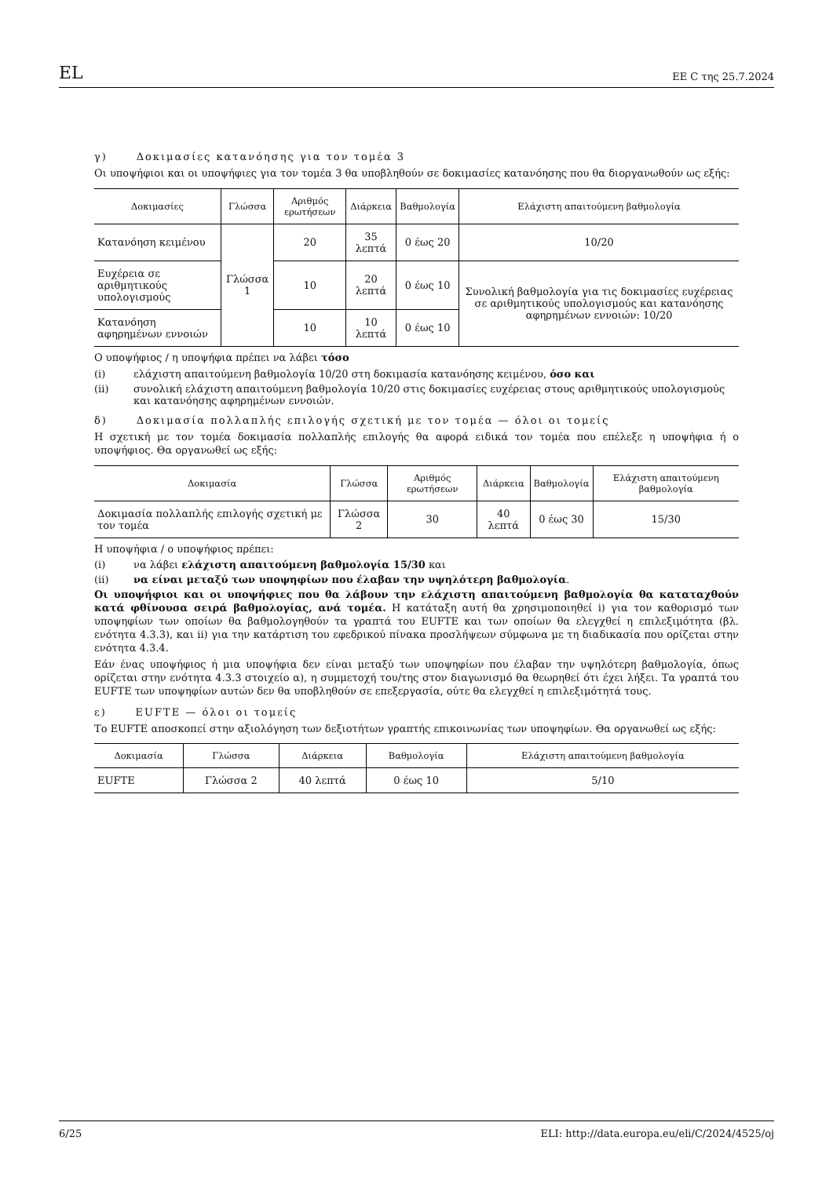EL EE C της 25.7.2024
γ) Δοκιμασίες κατανόησης για τον τομέα 3
Οι υποψήφιοι και οι υποψήφιες για τον τομέα 3 θα υποβληθούν σε δοκιμασίες κατανόησης που θα διοργανωθούν ως εξής:
| Δοκιμασίες | Γλώσσα | Αριθμός ερωτήσεων | Διάρκεια | Βαθμολογία | Ελάχιστη απαιτούμενη βαθμολογία |
| --- | --- | --- | --- | --- | --- |
| Κατανόηση κειμένου | Γλώσσα 1 | 20 | 35 λεπτά | 0 έως 20 | 10/20 |
| Ευχέρεια σε αριθμητικούς υπολογισμούς | | 10 | 20 λεπτά | 0 έως 10 | Συνολική βαθμολογία για τις δοκιμασίες ευχέρειας σε αριθμητικούς υπολογισμούς και κατανόησης αφηρημένων εννοιών: 10/20 |
| Κατανόηση αφηρημένων εννοιών | | 10 | 10 λεπτά | 0 έως 10 | |
Ο υποψήφιος / η υποψήφια πρέπει να λάβει τόσο
(i) ελάχιστη απαιτούμενη βαθμολογία 10/20 στη δοκιμασία κατανόησης κειμένου, όσο και
(ii) συνολική ελάχιστη απαιτούμενη βαθμολογία 10/20 στις δοκιμασίες ευχέρειας στους αριθμητικούς υπολογισμούς και κατανόησης αφηρημένων εννοιών.
δ) Δοκιμασία πολλαπλής επιλογής σχετική με τον τομέα — όλοι οι τομείς
Η σχετική με τον τομέα δοκιμασία πολλαπλής επιλογής θα αφορά ειδικά τον τομέα που επέλεξε η υποψήφια ή ο υποψήφιος. Θα οργανωθεί ως εξής:
| Δοκιμασία | Γλώσσα | Αριθμός ερωτήσεων | Διάρκεια | Βαθμολογία | Ελάχιστη απαιτούμενη βαθμολογία |
| --- | --- | --- | --- | --- | --- |
| Δοκιμασία πολλαπλής επιλογής σχετική με τον τομέα | Γλώσσα 2 | 30 | 40 λεπτά | 0 έως 30 | 15/30 |
Η υποψήφια / ο υποψήφιος πρέπει:
(i) να λάβει ελάχιστη απαιτούμενη βαθμολογία 15/30 και
(ii) να είναι μεταξύ των υποψηφίων που έλαβαν την υψηλότερη βαθμολογία.
Οι υποψήφιοι και οι υποψήφιες που θα λάβουν την ελάχιστη απαιτούμενη βαθμολογία θα καταταχθούν κατά φθίνουσα σειρά βαθμολογίας, ανά τομέα. Η κατάταξη αυτή θα χρησιμοποιηθεί i) για τον καθορισμό των υποψηφίων των οποίων θα βαθμολογηθούν τα γραπτά του EUFTE και των οποίων θα ελεγχθεί η επιλεξιμότητα (βλ. ενότητα 4.3.3), και ii) για την κατάρτιση του εφεδρικού πίνακα προσλήψεων σύμφωνα με τη διαδικασία που ορίζεται στην ενότητα 4.3.4.
Εάν ένας υποψήφιος ή μια υποψήφια δεν είναι μεταξύ των υποψηφίων που έλαβαν την υψηλότερη βαθμολογία, όπως ορίζεται στην ενότητα 4.3.3 στοιχείο α), η συμμετοχή του/της στον διαγωνισμό θα θεωρηθεί ότι έχει λήξει. Τα γραπτά του EUFTE των υποψηφίων αυτών δεν θα υποβληθούν σε επεξεργασία, ούτε θα ελεγχθεί η επιλεξιμότητά τους.
ε) EUFTE — όλοι οι τομείς
Το EUFTE αποσκοπεί στην αξιολόγηση των δεξιοτήτων γραπτής επικοινωνίας των υποψηφίων. Θα οργανωθεί ως εξής:
| Δοκιμασία | Γλώσσα | Διάρκεια | Βαθμολογία | Ελάχιστη απαιτούμενη βαθμολογία |
| --- | --- | --- | --- | --- |
| EUFTE | Γλώσσα 2 | 40 λεπτά | 0 έως 10 | 5/10 |
6/25 ELI: http://data.europa.eu/eli/C/2024/4525/oj